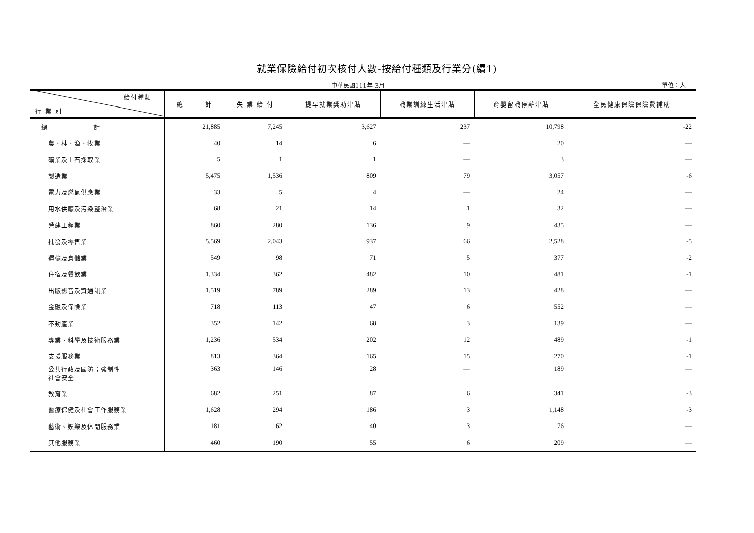就業保險給付初次核付人數-按給付種類及行業分(續1)
中華民國111年 3月 單位：人
| 給付種類 行 業 別 | 總 計 | 失 業 給 付 | 提早就業獎助津貼 | 職業訓練生活津貼 | 育嬰留職停薪津貼 | 全民健康保險保險費補助 |
| --- | --- | --- | --- | --- | --- | --- |
| 總 計 | 21,885 | 7,245 | 3,627 | 237 | 10,798 | -22 |
| 農、林、漁、牧業 | 40 | 14 | 6 | — | 20 | — |
| 礦業及土石採取業 | 5 | 1 | 1 | — | 3 | — |
| 製造業 | 5,475 | 1,536 | 809 | 79 | 3,057 | -6 |
| 電力及燃氣供應業 | 33 | 5 | 4 | — | 24 | — |
| 用水供應及污染整治業 | 68 | 21 | 14 | 1 | 32 | — |
| 營建工程業 | 860 | 280 | 136 | 9 | 435 | — |
| 批發及零售業 | 5,569 | 2,043 | 937 | 66 | 2,528 | -5 |
| 運輸及倉儲業 | 549 | 98 | 71 | 5 | 377 | -2 |
| 住宿及餐飲業 | 1,334 | 362 | 482 | 10 | 481 | -1 |
| 出版影音及資通訊業 | 1,519 | 789 | 289 | 13 | 428 | — |
| 金融及保險業 | 718 | 113 | 47 | 6 | 552 | — |
| 不動產業 | 352 | 142 | 68 | 3 | 139 | — |
| 專業、科學及技術服務業 | 1,236 | 534 | 202 | 12 | 489 | -1 |
| 支援服務業 | 813 | 364 | 165 | 15 | 270 | -1 |
| 公共行政及國防；強制性 社會安全 | 363 | 146 | 28 | — | 189 | — |
| 教育業 | 682 | 251 | 87 | 6 | 341 | -3 |
| 醫療保健及社會工作服務業 | 1,628 | 294 | 186 | 3 | 1,148 | -3 |
| 藝術、娛樂及休閒服務業 | 181 | 62 | 40 | 3 | 76 | — |
| 其他服務業 | 460 | 190 | 55 | 6 | 209 | — |